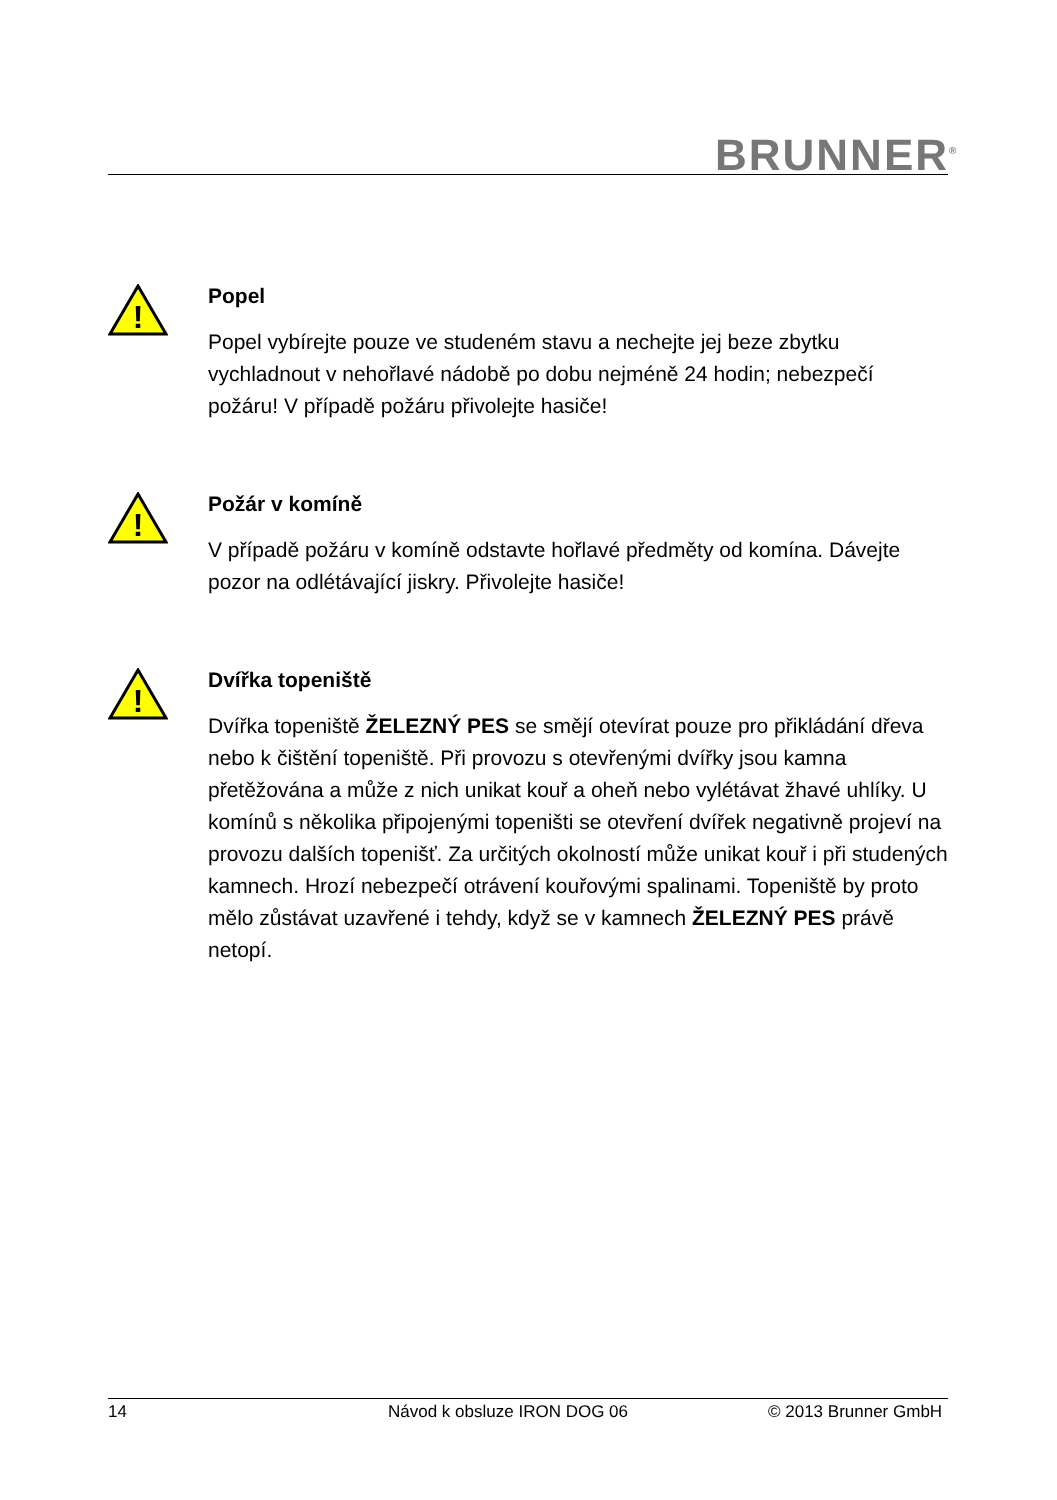BRUNNER<sup>®</sup>
!
Popel
Popel vybírejte pouze ve studeném stavu a nechejte jej beze zbytku vychladnout v nehořlavé nádobě po dobu nejméně 24 hodin; nebezpečí požáru! V případě požáru přivolejte hasiče!
!
Požár v komíně
V případě požáru v komíně odstavte hořlavé předměty od komína. Dávejte pozor na odlétávající jiskry. Přivolejte hasiče!
!
Dvířka topeniště
Dvířka topeniště ŽELEZNÝ PES se smějí otevírat pouze pro přikládání dřeva nebo k čištění topeniště. Při provozu s otevřenými dvířky jsou kamna přetěžována a může z nich unikat kouř a oheň nebo vylétávat žhavé uhlíky. U komínů s několika připojenými topeništi se otevření dvířek negativně projeví na provozu dalších topenišť. Za určitých okolností může unikat kouř i při studených kamnech. Hrozí nebezpečí otrávení kouřovými spalinami. Topeniště by proto mělo zůstávat uzavřené i tehdy, když se v kamnech ŽELEZNÝ PES právě netopí.
14 Návod k obsluze IRON DOG 06 © 2013 Brunner GmbH